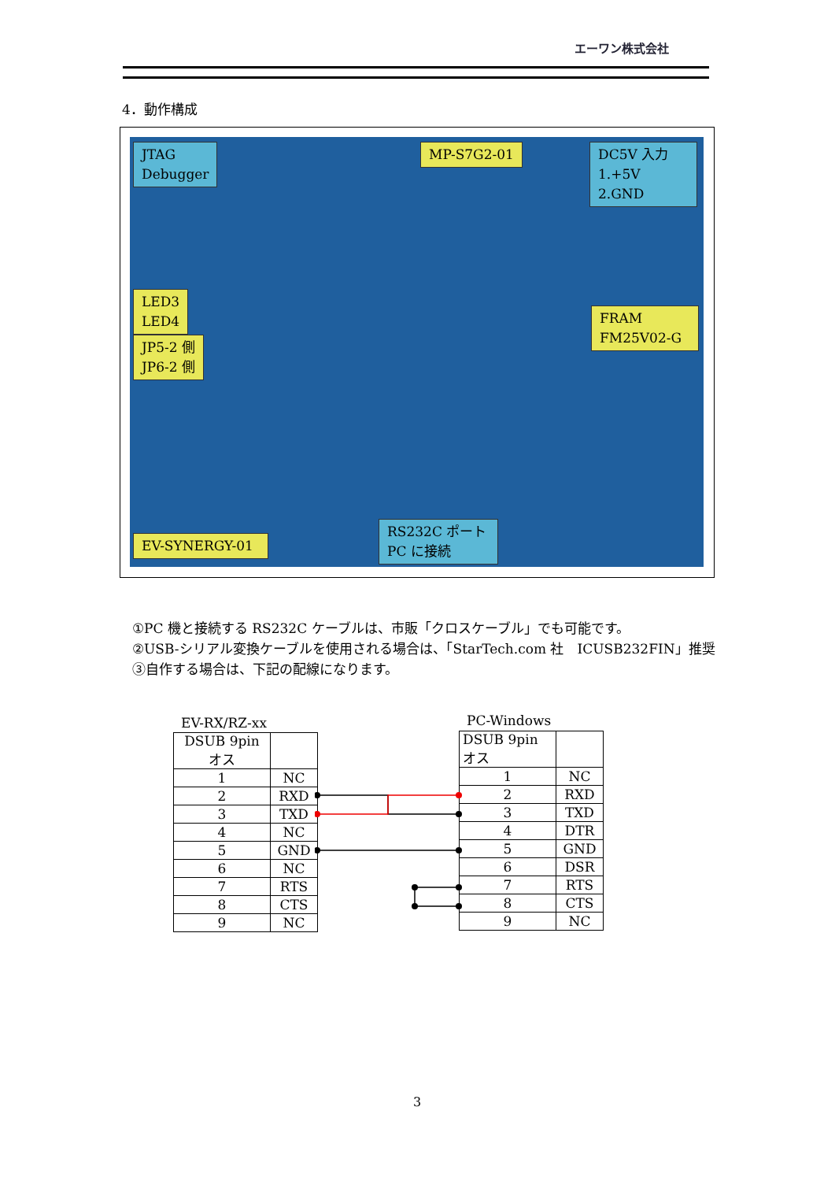エーワン株式会社
4．動作構成
JTAG
Debugger
MP-S7G2-01
DC5V 入力
1.+5V
2.GND
LED3
LED4
FRAM
FM25V02-G
JP5-2 側
JP6-2 側
EV-SYNERGY-01
RS232C ポート
PC に接続
①PC 機と接続する RS232C ケーブルは、市販「クロスケーブル」でも可能です。
②USB-シリアル変換ケーブルを使用される場合は、「StarTech.com 社　ICUSB232FIN」推奨
③自作する場合は、下記の配線になります。
EV-RX/RZ-xx
| DSUB 9pin オス | |
| 1 | NC |
| 2 | RXD |
| 3 | TXD |
| 4 | NC |
| 5 | GND |
| 6 | NC |
| 7 | RTS |
| 8 | CTS |
| 9 | NC |
PC-Windows
| DSUB 9pin オス | |
| 1 | NC |
| 2 | RXD |
| 3 | TXD |
| 4 | DTR |
| 5 | GND |
| 6 | DSR |
| 7 | RTS |
| 8 | CTS |
| 9 | NC |
3